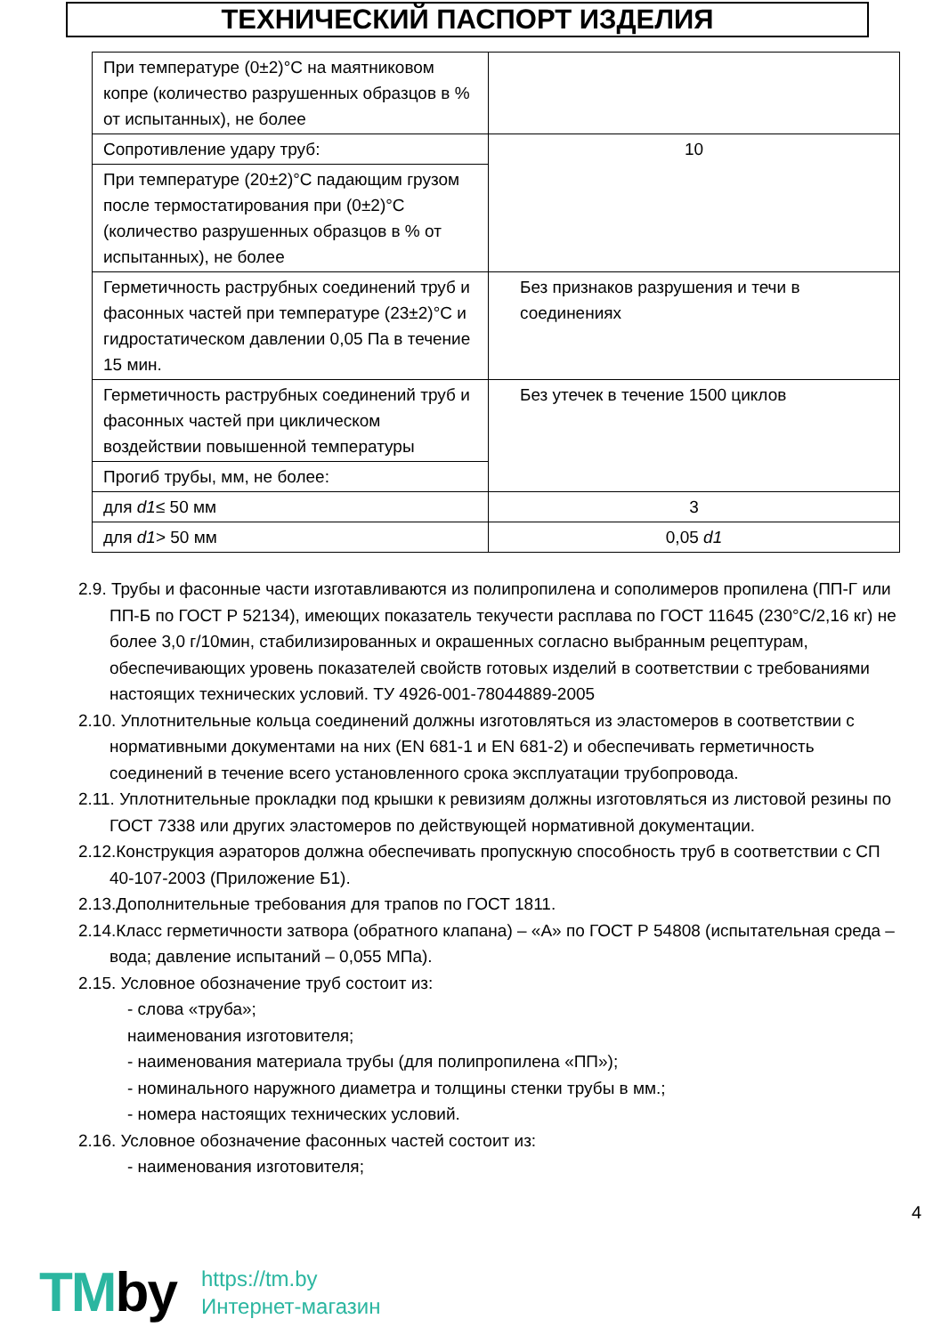ТЕХНИЧЕСКИЙ ПАСПОРТ ИЗДЕЛИЯ
| При температуре (0±2)°С на маятниковом копре (количество разрушенных образцов в % от испытанных), не более | |
| Сопротивление удару труб: | 10 |
| При температуре (20±2)°С падающим грузом после термостатирования при (0±2)°С (количество разрушенных образцов в % от испытанных), не более | |
| Герметичность раструбных соединений труб и фасонных частей при температуре (23±2)°С и гидростатическом давлении 0,05 Па в течение 15 мин. | Без признаков разрушения и течи в соединениях |
| Герметичность раструбных соединений труб и фасонных частей при циклическом воздействии повышенной температуры | Без утечек в течение 1500 циклов |
| Прогиб трубы, мм, не более: | |
| для d1 ≤ 50 мм | 3 |
| для d1 > 50 мм | 0,05 d1 |
2.9. Трубы и фасонные части изготавливаются из полипропилена и сополимеров пропилена (ПП-Г или ПП-Б по ГОСТ Р 52134), имеющих показатель текучести расплава по ГОСТ 11645 (230°С/2,16 кг) не более 3,0 г/10мин, стабилизированных и окрашенных согласно выбранным рецептурам, обеспечивающих уровень показателей свойств готовых изделий в соответствии с требованиями настоящих технических условий. ТУ 4926-001-78044889-2005
2.10. Уплотнительные кольца соединений должны изготовляться из эластомеров в соответствии с нормативными документами на них (EN 681-1 и EN 681-2) и обеспечивать герметичность соединений в течение всего установленного срока эксплуатации трубопровода.
2.11. Уплотнительные прокладки под крышки к ревизиям должны изготовляться из листовой резины по ГОСТ 7338 или других эластомеров по действующей нормативной документации.
2.12.Конструкция аэраторов должна обеспечивать пропускную способность труб в соответствии с СП 40-107-2003 (Приложение Б1).
2.13.Дополнительные требования для трапов по ГОСТ 1811.
2.14.Класс герметичности затвора (обратного клапана) – «А» по ГОСТ Р 54808 (испытательная среда – вода; давление испытаний – 0,055 МПа).
2.15. Условное обозначение труб состоит из:
- слова «труба»;
наименования изготовителя;
- наименования материала трубы (для полипропилена «ПП»);
- номинального наружного диаметра и толщины стенки трубы в мм.;
- номера настоящих технических условий.
2.16. Условное обозначение фасонных частей состоит из:
- наименования изготовителя;
4
TMby
https://tm.by
Интернет-магазин